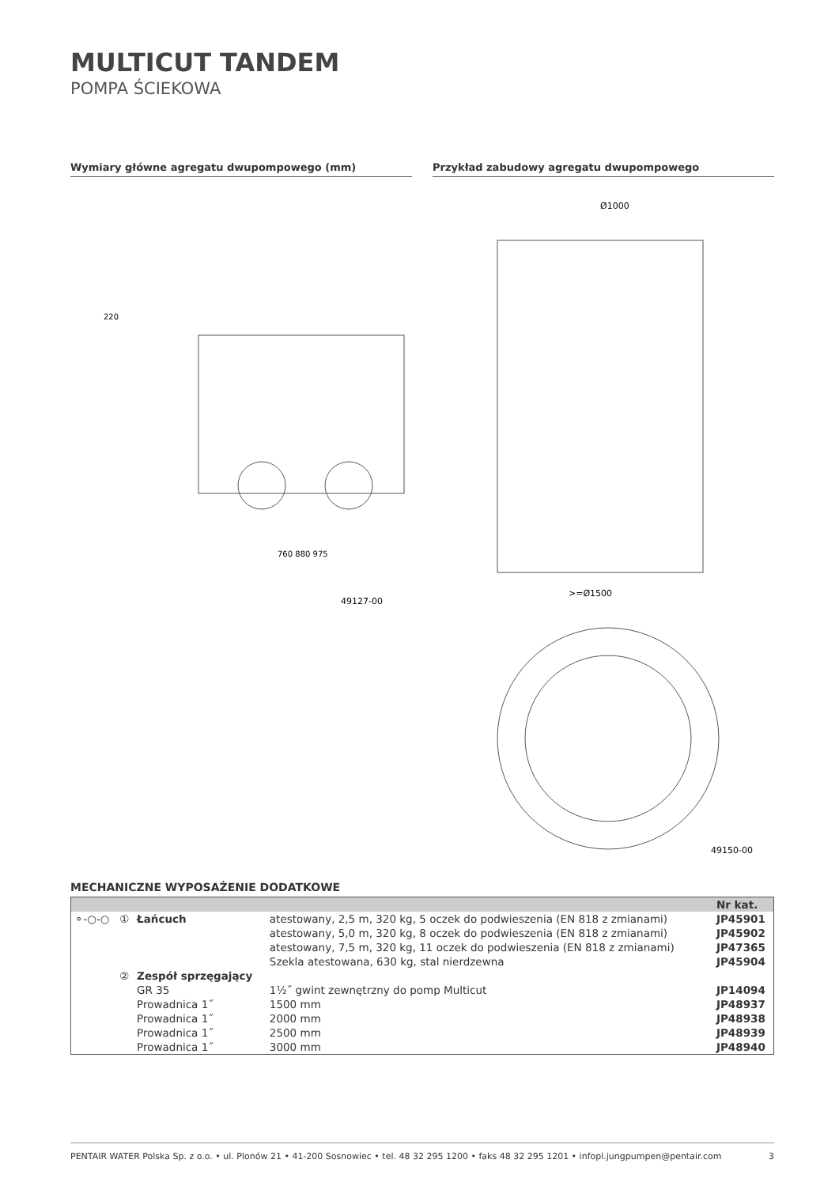MULTICUT TANDEM
POMPA ŚCIEKOWA
Wymiary główne agregatu dwupompowego (mm)
220
760 880 975
49127-00
Przykład zabudowy agregatu dwupompowego
Ø1000
>=Ø1500
49150-00
MECHANICZNE WYPOSAŻENIE DODATKOWE
| | | | | Nr kat. |
| --- | --- | --- | --- | --- |
| ⚬-○-○ | ① | Łańcuch | atestowany, 2,5 m, 320 kg, 5 oczek do podwieszenia (EN 818 z zmianami) | JP45901 |
| | | | atestowany, 5,0 m, 320 kg, 8 oczek do podwieszenia (EN 818 z zmianami) | JP45902 |
| | | | atestowany, 7,5 m, 320 kg, 11 oczek do podwieszenia (EN 818 z zmianami) | JP47365 |
| | | | Szekla atestowana, 630 kg, stal nierdzewna | JP45904 |
| | ② | Zespół sprzęgający | | |
| | | GR 35 | 1½˝ gwint zewnętrzny do pomp Multicut | JP14094 |
| | | Prowadnica 1˝ | 1500 mm | JP48937 |
| | | Prowadnica 1˝ | 2000 mm | JP48938 |
| | | Prowadnica 1˝ | 2500 mm | JP48939 |
| | | Prowadnica 1˝ | 3000 mm | JP48940 |
PENTAIR WATER Polska Sp. z o.o. • ul. Plonów 21 • 41-200 Sosnowiec • tel. 48 32 295 1200 • faks 48 32 295 1201 • infopl.jungpumpen@pentair.com 3